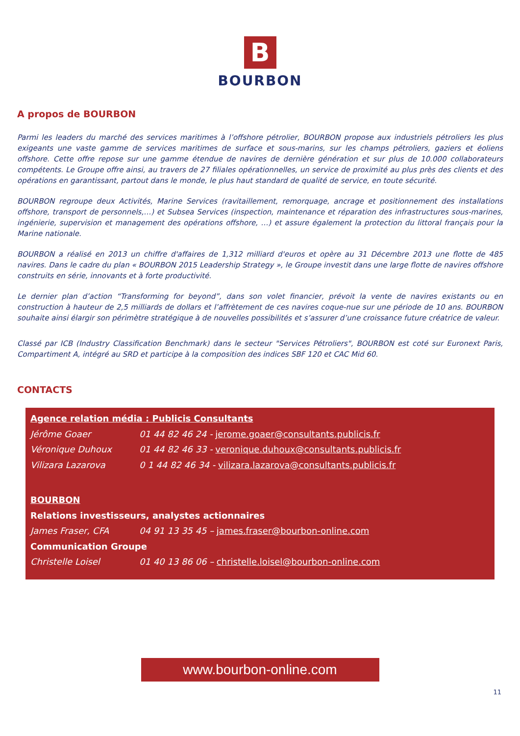B
BOURBON
A propos de BOURBON
Parmi les leaders du marché des services maritimes à l’offshore pétrolier, BOURBON propose aux industriels pétroliers les plus exigeants une vaste gamme de services maritimes de surface et sous-marins, sur les champs pétroliers, gaziers et éoliens offshore. Cette offre repose sur une gamme étendue de navires de dernière génération et sur plus de 10.000 collaborateurs compétents. Le Groupe offre ainsi, au travers de 27 filiales opérationnelles, un service de proximité au plus près des clients et des opérations en garantissant, partout dans le monde, le plus haut standard de qualité de service, en toute sécurité.
BOURBON regroupe deux Activités, Marine Services (ravitaillement, remorquage, ancrage et positionnement des installations offshore, transport de personnels,…) et Subsea Services (inspection, maintenance et réparation des infrastructures sous-marines, ingénierie, supervision et management des opérations offshore, …) et assure également la protection du littoral français pour la Marine nationale.
BOURBON a réalisé en 2013 un chiffre d'affaires de 1,312 milliard d'euros et opère au 31 Décembre 2013 une flotte de 485 navires. Dans le cadre du plan « BOURBON 2015 Leadership Strategy », le Groupe investit dans une large flotte de navires offshore construits en série, innovants et à forte productivité.
Le dernier plan d’action “Transforming for beyond”, dans son volet financier, prévoit la vente de navires existants ou en construction à hauteur de 2,5 milliards de dollars et l’affrètement de ces navires coque-nue sur une période de 10 ans. BOURBON souhaite ainsi élargir son périmètre stratégique à de nouvelles possibilités et s’assurer d’une croissance future créatrice de valeur.
Classé par ICB (Industry Classification Benchmark) dans le secteur "Services Pétroliers", BOURBON est coté sur Euronext Paris, Compartiment A, intégré au SRD et participe à la composition des indices SBF 120 et CAC Mid 60.
CONTACTS
Agence relation média : Publicis Consultants
Jérôme Goaer 01 44 82 46 24 - jerome.goaer@consultants.publicis.fr
Véronique Duhoux 01 44 82 46 33 - veronique.duhoux@consultants.publicis.fr
Vilizara Lazarova 0 1 44 82 46 34 - vilizara.lazarova@consultants.publicis.fr
BOURBON
Relations investisseurs, analystes actionnaires
James Fraser, CFA 04 91 13 35 45 – james.fraser@bourbon-online.com
Communication Groupe
Christelle Loisel 01 40 13 86 06 – christelle.loisel@bourbon-online.com
www.bourbon-online.com
11